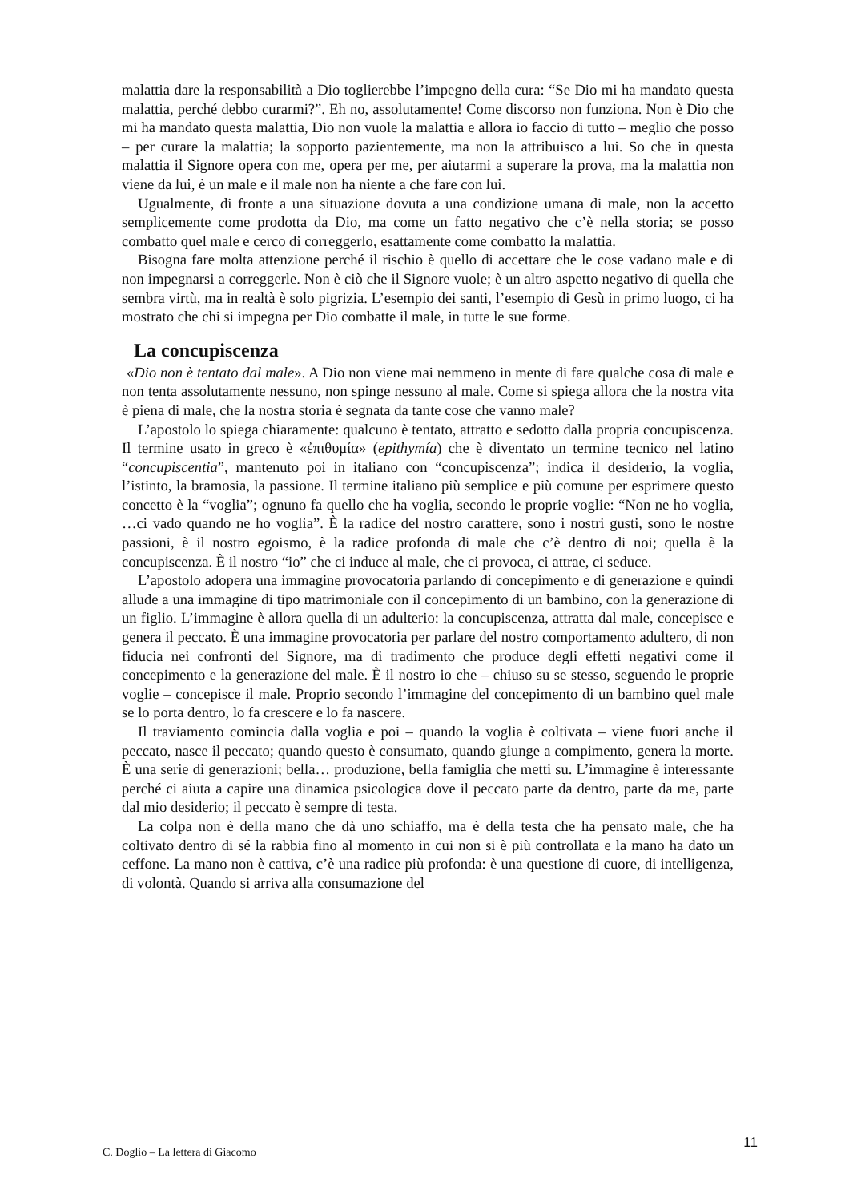malattia dare la responsabilità a Dio toglierebbe l’impegno della cura: “Se Dio mi ha mandato questa malattia, perché debbo curarmi?”. Eh no, assolutamente! Come discorso non funziona. Non è Dio che mi ha mandato questa malattia, Dio non vuole la malattia e allora io faccio di tutto – meglio che posso – per curare la malattia; la sopporto pazientemente, ma non la attribuisco a lui. So che in questa malattia il Signore opera con me, opera per me, per aiutarmi a superare la prova, ma la malattia non viene da lui, è un male e il male non ha niente a che fare con lui.
Ugualmente, di fronte a una situazione dovuta a una condizione umana di male, non la accetto semplicemente come prodotta da Dio, ma come un fatto negativo che c’è nella storia; se posso combatto quel male e cerco di correggerlo, esattamente come combatto la malattia.
Bisogna fare molta attenzione perché il rischio è quello di accettare che le cose vadano male e di non impegnarsi a correggerle. Non è ciò che il Signore vuole; è un altro aspetto negativo di quella che sembra virtù, ma in realtà è solo pigrizia. L’esempio dei santi, l’esempio di Gesù in primo luogo, ci ha mostrato che chi si impegna per Dio combatte il male, in tutte le sue forme.
La concupiscenza
«Dio non è tentato dal male». A Dio non viene mai nemmeno in mente di fare qualche cosa di male e non tenta assolutamente nessuno, non spinge nessuno al male. Come si spiega allora che la nostra vita è piena di male, che la nostra storia è segnata da tante cose che vanno male?
L’apostolo lo spiega chiaramente: qualcuno è tentato, attratto e sedotto dalla propria concupiscenza. Il termine usato in greco è «ἐπιθυμία» (epithymía) che è diventato un termine tecnico nel latino “concupiscentia”, mantenuto poi in italiano con “concupiscenza”; indica il desiderio, la voglia, l’istinto, la bramosia, la passione. Il termine italiano più semplice e più comune per esprimere questo concetto è la “voglia”; ognuno fa quello che ha voglia, secondo le proprie voglie: “Non ne ho voglia, …ci vado quando ne ho voglia”. È la radice del nostro carattere, sono i nostri gusti, sono le nostre passioni, è il nostro egoismo, è la radice profonda di male che c’è dentro di noi; quella è la concupiscenza. È il nostro “io” che ci induce al male, che ci provoca, ci attrae, ci seduce.
L’apostolo adopera una immagine provocatoria parlando di concepimento e di generazione e quindi allude a una immagine di tipo matrimoniale con il concepimento di un bambino, con la generazione di un figlio. L’immagine è allora quella di un adulterio: la concupiscenza, attratta dal male, concepisce e genera il peccato. È una immagine provocatoria per parlare del nostro comportamento adultero, di non fiducia nei confronti del Signore, ma di tradimento che produce degli effetti negativi come il concepimento e la generazione del male. È il nostro io che – chiuso su se stesso, seguendo le proprie voglie – concepisce il male. Proprio secondo l’immagine del concepimento di un bambino quel male se lo porta dentro, lo fa crescere e lo fa nascere.
Il traviamento comincia dalla voglia e poi – quando la voglia è coltivata – viene fuori anche il peccato, nasce il peccato; quando questo è consumato, quando giunge a compimento, genera la morte. È una serie di generazioni; bella… produzione, bella famiglia che metti su. L’immagine è interessante perché ci aiuta a capire una dinamica psicologica dove il peccato parte da dentro, parte da me, parte dal mio desiderio; il peccato è sempre di testa.
La colpa non è della mano che dà uno schiaffo, ma è della testa che ha pensato male, che ha coltivato dentro di sé la rabbia fino al momento in cui non si è più controllata e la mano ha dato un ceffone. La mano non è cattiva, c’è una radice più profonda: è una questione di cuore, di intelligenza, di volontà. Quando si arriva alla consumazione del
C. Doglio – La lettera di Giacomo 11